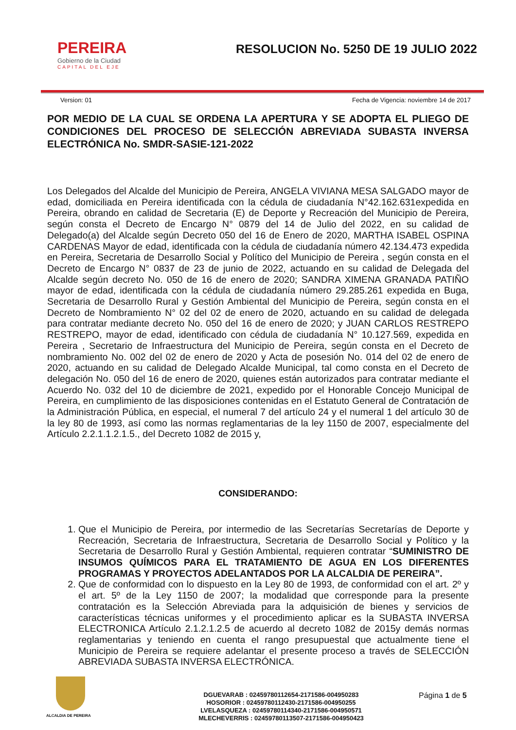PEREIRA
Gobierno de la Ciudad
CAPITAL DEL EJE
RESOLUCION No. 5250 DE 19 JULIO 2022
Version: 01 Fecha de Vigencia: noviembre 14 de 2017
POR MEDIO DE LA CUAL SE ORDENA LA APERTURA Y SE ADOPTA EL PLIEGO DE CONDICIONES DEL PROCESO DE SELECCIÓN ABREVIADA SUBASTA INVERSA ELECTRÓNICA No. SMDR-SASIE-121-2022
Los Delegados del Alcalde del Municipio de Pereira, ANGELA VIVIANA MESA SALGADO mayor de edad, domiciliada en Pereira identificada con la cédula de ciudadanía N°42.162.631expedida en Pereira, obrando en calidad de Secretaria (E) de Deporte y Recreación del Municipio de Pereira, según consta el Decreto de Encargo N° 0879 del 14 de Julio del 2022, en su calidad de Delegado(a) del Alcalde según Decreto 050 del 16 de Enero de 2020, MARTHA ISABEL OSPINA CARDENAS Mayor de edad, identificada con la cédula de ciudadanía número 42.134.473 expedida en Pereira, Secretaria de Desarrollo Social y Político del Municipio de Pereira , según consta en el Decreto de Encargo N° 0837 de 23 de junio de 2022, actuando en su calidad de Delegada del Alcalde según decreto No. 050 de 16 de enero de 2020; SANDRA XIMENA GRANADA PATIÑO mayor de edad, identificada con la cédula de ciudadanía número 29.285.261 expedida en Buga, Secretaria de Desarrollo Rural y Gestión Ambiental del Municipio de Pereira, según consta en el Decreto de Nombramiento N° 02 del 02 de enero de 2020, actuando en su calidad de delegada para contratar mediante decreto No. 050 del 16 de enero de 2020; y JUAN CARLOS RESTREPO RESTREPO, mayor de edad, identificado con cédula de ciudadanía N° 10.127.569, expedida en Pereira , Secretario de Infraestructura del Municipio de Pereira, según consta en el Decreto de nombramiento No. 002 del 02 de enero de 2020 y Acta de posesión No. 014 del 02 de enero de 2020, actuando en su calidad de Delegado Alcalde Municipal, tal como consta en el Decreto de delegación No. 050 del 16 de enero de 2020, quienes están autorizados para contratar mediante el Acuerdo No. 032 del 10 de diciembre de 2021, expedido por el Honorable Concejo Municipal de Pereira, en cumplimiento de las disposiciones contenidas en el Estatuto General de Contratación de la Administración Pública, en especial, el numeral 7 del artículo 24 y el numeral 1 del artículo 30 de la ley 80 de 1993, así como las normas reglamentarias de la ley 1150 de 2007, especialmente del Artículo 2.2.1.1.2.1.5., del Decreto 1082 de 2015 y,
CONSIDERANDO:
1. Que el Municipio de Pereira, por intermedio de las Secretarías Secretarías de Deporte y Recreación, Secretaria de Infraestructura, Secretaria de Desarrollo Social y Político y la Secretaria de Desarrollo Rural y Gestión Ambiental, requieren contratar “SUMINISTRO DE INSUMOS QUÍMICOS PARA EL TRATAMIENTO DE AGUA EN LOS DIFERENTES PROGRAMAS Y PROYECTOS ADELANTADOS POR LA ALCALDIA DE PEREIRA”.
2. Que de conformidad con lo dispuesto en la Ley 80 de 1993, de conformidad con el art. 2º y el art. 5º de la Ley 1150 de 2007; la modalidad que corresponde para la presente contratación es la Selección Abreviada para la adquisición de bienes y servicios de características técnicas uniformes y el procedimiento aplicar es la SUBASTA INVERSA ELECTRONICA Artículo 2.1.2.1.2.5 de acuerdo al decreto 1082 de 2015y demás normas reglamentarias y teniendo en cuenta el rango presupuestal que actualmente tiene el Municipio de Pereira se requiere adelantar el presente proceso a través de SELECCIÓN ABREVIADA SUBASTA INVERSA ELECTRÓNICA.
ALCALDIA DE PEREIRA
DGUEVARAB : 02459780112654-2171586-004950283
HOSORIOR : 02459780112430-2171586-004950255
LVELASQUEZA : 02459780114340-2171586-004950571
MLECHEVERRIS : 02459780113507-2171586-004950423
Página 1 de 5